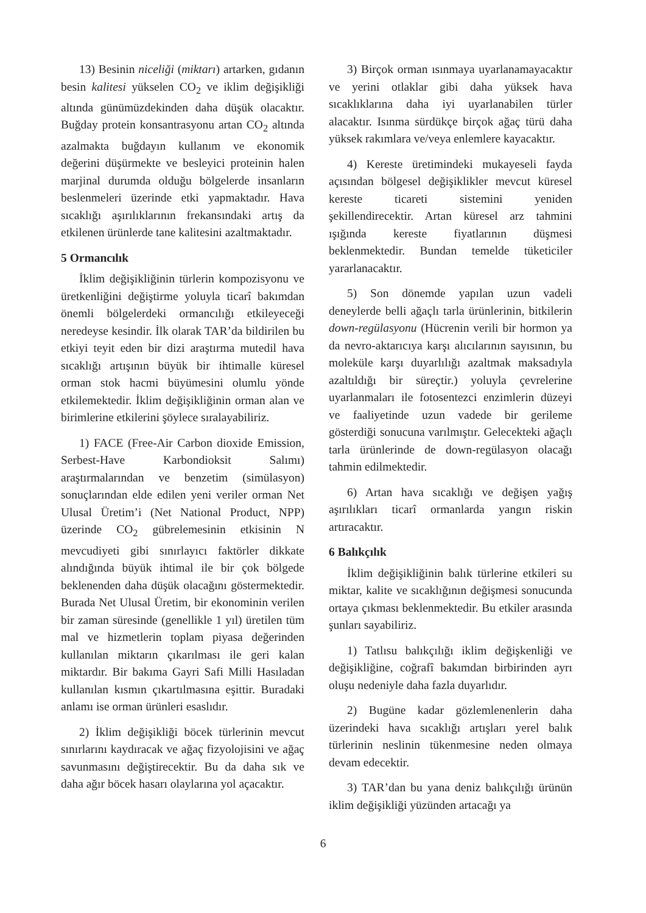13) Besinin niceliği (miktarı) artarken, gıdanın besin kalitesi yükselen CO<sub>2</sub> ve iklim değişikliği altında günümüzdekinden daha düşük olacaktır. Buğday protein konsantrasyonu artan CO<sub>2</sub> altında azalmakta buğdayın kullanım ve ekonomik değerini düşürmekte ve besleyici proteinin halen marjinal durumda olduğu bölgelerde insanların beslenmeleri üzerinde etki yapmaktadır. Hava sıcaklığı aşırılıklarının frekansındaki artış da etkilenen ürünlerde tane kalitesini azaltmaktadır.
5 Ormancılık
İklim değişikliğinin türlerin kompozisyonu ve üretkenliğini değiştirme yoluyla ticarî bakımdan önemli bölgelerdeki ormancılığı etkileyeceği neredeyse kesindir. İlk olarak TAR’da bildirilen bu etkiyi teyit eden bir dizi araştırma mutedil hava sıcaklığı artışının büyük bir ihtimalle küresel orman stok hacmi büyümesini olumlu yönde etkilemektedir. İklim değişikliğinin orman alan ve birimlerine etkilerini şöylece sıralayabiliriz.
1) FACE (Free-Air Carbon dioxide Emission, Serbest-Have Karbondioksit Salımı) araştırmalarından ve benzetim (simülasyon) sonuçlarından elde edilen yeni veriler orman Net Ulusal Üretim’i (Net National Product, NPP) üzerinde CO<sub>2</sub> gübrelemesinin etkisinin N mevcudiyeti gibi sınırlayıcı faktörler dikkate alındığında büyük ihtimal ile bir çok bölgede beklenenden daha düşük olacağını göstermektedir. Burada Net Ulusal Üretim, bir ekonominin verilen bir zaman süresinde (genellikle 1 yıl) üretilen tüm mal ve hizmetlerin toplam piyasa değerinden kullanılan miktarın çıkarılması ile geri kalan miktardır. Bir bakıma Gayri Safi Milli Hasıladan kullanılan kısmın çıkartılmasına eşittir. Buradaki anlamı ise orman ürünleri esaslıdır.
2) İklim değişikliği böcek türlerinin mevcut sınırlarını kaydıracak ve ağaç fizyolojisini ve ağaç savunmasını değiştirecektir. Bu da daha sık ve daha ağır böcek hasarı olaylarına yol açacaktır.
3) Birçok orman ısınmaya uyarlanamayacaktır ve yerini otlaklar gibi daha yüksek hava sıcaklıklarına daha iyi uyarlanabilen türler alacaktır. Isınma sürdükçe birçok ağaç türü daha yüksek rakımlara ve/veya enlemlere kayacaktır.
4) Kereste üretimindeki mukayeseli fayda açısından bölgesel değişiklikler mevcut küresel kereste ticareti sistemini yeniden şekillendirecektir. Artan küresel arz tahmini ışığında kereste fiyatlarının düşmesi beklenmektedir. Bundan temelde tüketiciler yararlanacaktır.
5) Son dönemde yapılan uzun vadeli deneylerde belli ağaçlı tarla ürünlerinin, bitkilerin down-regülasyonu (Hücrenin verili bir hormon ya da nevro-aktarıcıya karşı alıcılarının sayısının, bu moleküle karşı duyarlılığı azaltmak maksadıyla azaltıldığı bir süreçtir.) yoluyla çevrelerine uyarlanmaları ile fotosentezci enzimlerin düzeyi ve faaliyetinde uzun vadede bir gerileme gösterdiği sonucuna varılmıştır. Gelecekteki ağaçlı tarla ürünlerinde de down-regülasyon olacağı tahmin edilmektedir.
6) Artan hava sıcaklığı ve değişen yağış aşırılıkları ticarî ormanlarda yangın riskin artıracaktır.
6 Balıkçılık
İklim değişikliğinin balık türlerine etkileri su miktar, kalite ve sıcaklığının değişmesi sonucunda ortaya çıkması beklenmektedir. Bu etkiler arasında şunları sayabiliriz.
1) Tatlısu balıkçılığı iklim değişkenliği ve değişikliğine, coğrafî bakımdan birbirinden ayrı oluşu nedeniyle daha fazla duyarlıdır.
2) Bugüne kadar gözlemlenenlerin daha üzerindeki hava sıcaklığı artışları yerel balık türlerinin neslinin tükenmesine neden olmaya devam edecektir.
3) TAR’dan bu yana deniz balıkçılığı ürünün iklim değişikliği yüzünden artacağı ya
6